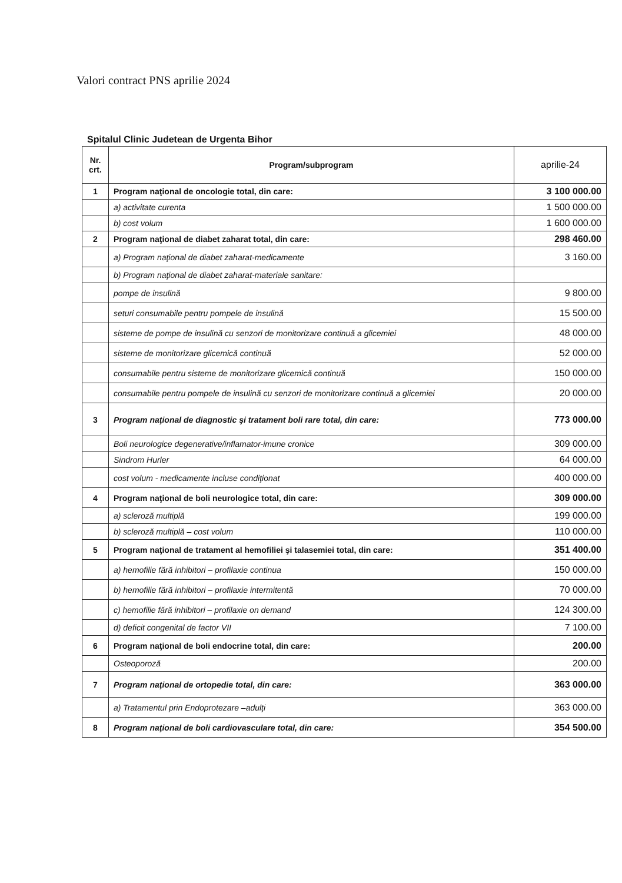Valori contract PNS aprilie 2024
Spitalul Clinic Judetean de Urgenta Bihor
| Nr. crt. | Program/subprogram | aprilie-24 |
| --- | --- | --- |
| 1 | Program naţional de oncologie total, din care: | 3 100 000.00 |
| | a) activitate curenta | 1 500 000.00 |
| | b) cost volum | 1 600 000.00 |
| 2 | Program naţional de diabet zaharat total, din care: | 298 460.00 |
| | a) Program naţional de diabet zaharat-medicamente | 3 160.00 |
| | b) Program naţional de diabet zaharat-materiale sanitare: | |
| | pompe de insulină | 9 800.00 |
| | seturi consumabile pentru pompele de insulină | 15 500.00 |
| | sisteme de pompe de insulină cu senzori de monitorizare continuă a glicemiei | 48 000.00 |
| | sisteme de monitorizare glicemică continuă | 52 000.00 |
| | consumabile pentru sisteme de monitorizare glicemică continuă | 150 000.00 |
| | consumabile pentru pompele de insulină cu senzori de monitorizare continuă a glicemiei | 20 000.00 |
| 3 | Program naţional de diagnostic şi tratament boli rare total, din care: | 773 000.00 |
| | Boli neurologice degenerative/inflamator-imune cronice | 309 000.00 |
| | Sindrom Hurler | 64 000.00 |
| | cost volum - medicamente incluse condiţionat | 400 000.00 |
| 4 | Program naţional de boli neurologice total, din care: | 309 000.00 |
| | a) scleroză multiplă | 199 000.00 |
| | b) scleroză multiplă – cost volum | 110 000.00 |
| 5 | Program naţional de tratament al hemofiliei şi talasemiei total, din care: | 351 400.00 |
| | a) hemofilie fără inhibitori – profilaxie continua | 150 000.00 |
| | b) hemofilie fără inhibitori – profilaxie intermitentă | 70 000.00 |
| | c) hemofilie fără inhibitori – profilaxie on demand | 124 300.00 |
| | d) deficit congenital de factor VII | 7 100.00 |
| 6 | Program naţional de boli endocrine total, din care: | 200.00 |
| | Osteoporoză | 200.00 |
| 7 | Program naţional de ortopedie total, din care: | 363 000.00 |
| | a) Tratamentul prin Endoprotezare –adulţi | 363 000.00 |
| 8 | Program naţional de boli cardiovasculare total, din care: | 354 500.00 |